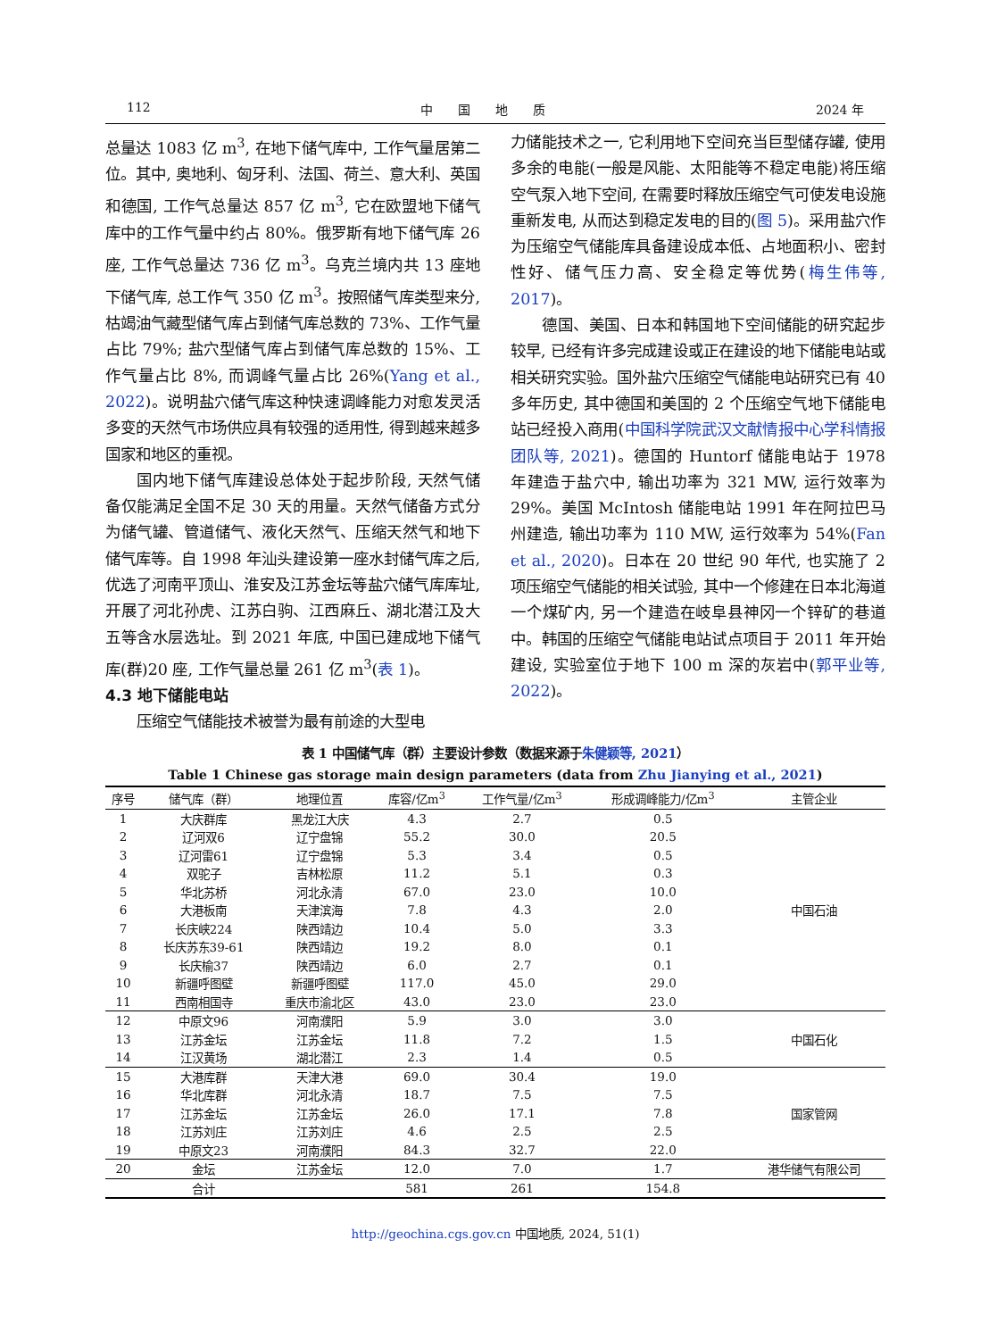112 中　　国　　地　　质 2024 年
总量达 1083 亿 m<sup>3</sup>, 在地下储气库中, 工作气量居第二位。其中, 奥地利、匈牙利、法国、荷兰、意大利、英国和德国, 工作气总量达 857 亿 m<sup>3</sup>, 它在欧盟地下储气库中的工作气量中约占 80%。俄罗斯有地下储气库 26 座, 工作气总量达 736 亿 m<sup>3</sup>。乌克兰境内共 13 座地下储气库, 总工作气 350 亿 m<sup>3</sup>。按照储气库类型来分, 枯竭油气藏型储气库占到储气库总数的 73%、工作气量占比 79%; 盐穴型储气库占到储气库总数的 15%、工作气量占比 8%, 而调峰气量占比 26%(Yang et al., 2022)。说明盐穴储气库这种快速调峰能力对愈发灵活多变的天然气市场供应具有较强的适用性, 得到越来越多国家和地区的重视。
国内地下储气库建设总体处于起步阶段, 天然气储备仅能满足全国不足 30 天的用量。天然气储备方式分为储气罐、管道储气、液化天然气、压缩天然气和地下储气库等。自 1998 年汕头建设第一座水封储气库之后, 优选了河南平顶山、淮安及江苏金坛等盐穴储气库库址, 开展了河北孙虎、江苏白驹、江西麻丘、湖北潜江及大五等含水层选址。到 2021 年底, 中国已建成地下储气库(群)20 座, 工作气量总量 261 亿 m<sup>3</sup>(表 1)。
4.3 地下储能电站
压缩空气储能技术被誉为最有前途的大型电
力储能技术之一, 它利用地下空间充当巨型储存罐, 使用多余的电能(一般是风能、太阳能等不稳定电能)将压缩空气泵入地下空间, 在需要时释放压缩空气可使发电设施重新发电, 从而达到稳定发电的目的(图 5)。采用盐穴作为压缩空气储能库具备建设成本低、占地面积小、密封性好、储气压力高、安全稳定等优势(梅生伟等, 2017)。
德国、美国、日本和韩国地下空间储能的研究起步较早, 已经有许多完成建设或正在建设的地下储能电站或相关研究实验。国外盐穴压缩空气储能电站研究已有 40 多年历史, 其中德国和美国的 2 个压缩空气地下储能电站已经投入商用(中国科学院武汉文献情报中心学科情报团队等, 2021)。德国的 Huntorf 储能电站于 1978 年建造于盐穴中, 输出功率为 321 MW, 运行效率为 29%。美国 McIntosh 储能电站 1991 年在阿拉巴马州建造, 输出功率为 110 MW, 运行效率为 54%(Fan et al., 2020)。日本在 20 世纪 90 年代, 也实施了 2 项压缩空气储能的相关试验, 其中一个修建在日本北海道一个煤矿内, 另一个建造在岐阜县神冈一个锌矿的巷道中。韩国的压缩空气储能电站试点项目于 2011 年开始建设, 实验室位于地下 100 m 深的灰岩中(郭平业等, 2022)。
表 1 中国储气库（群）主要设计参数（数据来源于朱健颖等, 2021）
Table 1 Chinese gas storage main design parameters (data from Zhu Jianying et al., 2021)
| 序号 | 储气库（群） | 地理位置 | 库容/亿m<sup>3</sup> | 工作气量/亿m<sup>3</sup> | 形成调峰能力/亿m<sup>3</sup> | 主管企业 |
| --- | --- | --- | --- | --- | --- | --- |
| 1 | 大庆群库 | 黑龙江大庆 | 4.3 | 2.7 | 0.5 | 中国石油 |
| 2 | 辽河双6 | 辽宁盘锦 | 55.2 | 30.0 | 20.5 | |
| 3 | 辽河雷61 | 辽宁盘锦 | 5.3 | 3.4 | 0.5 | |
| 4 | 双驼子 | 吉林松原 | 11.2 | 5.1 | 0.3 | |
| 5 | 华北苏桥 | 河北永清 | 67.0 | 23.0 | 10.0 | |
| 6 | 大港板南 | 天津滨海 | 7.8 | 4.3 | 2.0 | |
| 7 | 长庆峡224 | 陕西靖边 | 10.4 | 5.0 | 3.3 | |
| 8 | 长庆苏东39-61 | 陕西靖边 | 19.2 | 8.0 | 0.1 | |
| 9 | 长庆榆37 | 陕西靖边 | 6.0 | 2.7 | 0.1 | |
| 10 | 新疆呼图壁 | 新疆呼图壁 | 117.0 | 45.0 | 29.0 | |
| 11 | 西南相国寺 | 重庆市渝北区 | 43.0 | 23.0 | 23.0 | |
| 12 | 中原文96 | 河南濮阳 | 5.9 | 3.0 | 3.0 | 中国石化 |
| 13 | 江苏金坛 | 江苏金坛 | 11.8 | 7.2 | 1.5 | |
| 14 | 江汉黄场 | 湖北潜江 | 2.3 | 1.4 | 0.5 | |
| 15 | 大港库群 | 天津大港 | 69.0 | 30.4 | 19.0 | 国家管网 |
| 16 | 华北库群 | 河北永清 | 18.7 | 7.5 | 7.5 | |
| 17 | 江苏金坛 | 江苏金坛 | 26.0 | 17.1 | 7.8 | |
| 18 | 江苏刘庄 | 江苏刘庄 | 4.6 | 2.5 | 2.5 | |
| 19 | 中原文23 | 河南濮阳 | 84.3 | 32.7 | 22.0 | |
| 20 | 金坛 | 江苏金坛 | 12.0 | 7.0 | 1.7 | 港华储气有限公司 |
| | 合计 | | 581 | 261 | 154.8 | |
http://geochina.cgs.gov.cn 中国地质, 2024, 51(1)